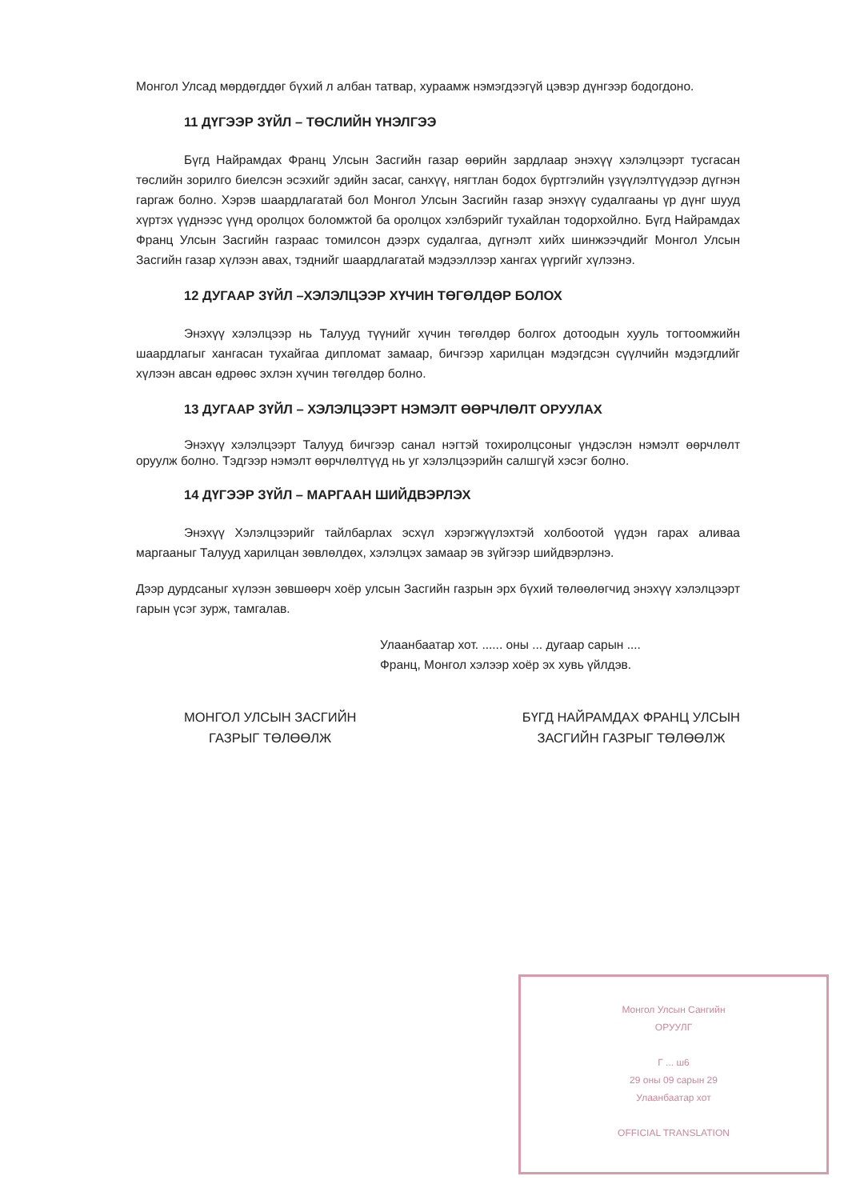Монгол Улсад мөрдөгддөг бүхий л албан татвар, хураамж нэмэгдээгүй цэвэр дүнгээр бодогдоно.
11 ДҮГЭЭР ЗҮЙЛ – ТӨСЛИЙН ҮНЭЛГЭЭ
Бүгд Найрамдах Франц Улсын Засгийн газар өөрийн зардлаар энэхүү хэлэлцээрт тусгасан төслийн зорилго биелсэн эсэхийг эдийн засаг, санхүү, нягтлан бодох бүртгэлийн үзүүлэлтүүдээр дүгнэн гаргаж болно. Хэрэв шаардлагатай бол Монгол Улсын Засгийн газар энэхүү судалгааны үр дүнг шууд хүртэх үүднээс үүнд оролцох боломжтой ба оролцох хэлбэрийг тухайлан тодорхойлно. Бүгд Найрамдах Франц Улсын Засгийн газраас томилсон дээрх судалгаа, дүгнэлт хийх шинжээчдийг Монгол Улсын Засгийн газар хүлээн авах, тэднийг шаардлагатай мэдээллээр хангах үүргийг хүлээнэ.
12 ДУГААР ЗҮЙЛ –ХЭЛЭЛЦЭЭР ХҮЧИН ТӨГӨЛДӨР БОЛОХ
Энэхүү хэлэлцээр нь Талууд түүнийг хүчин төгөлдөр болгох дотоодын хууль тогтоомжийн шаардлагыг хангасан тухайгаа дипломат замаар, бичгээр харилцан мэдэгдсэн сүүлчийн мэдэгдлийг хүлээн авсан өдрөөс эхлэн хүчин төгөлдөр болно.
13 ДУГААР ЗҮЙЛ – ХЭЛЭЛЦЭЭРТ НЭМЭЛТ ӨӨРЧЛӨЛТ ОРУУЛАХ
Энэхүү хэлэлцээрт Талууд бичгээр санал нэгтэй тохиролцсоныг үндэслэн нэмэлт өөрчлөлт оруулж болно. Тэдгээр нэмэлт өөрчлөлтүүд нь уг хэлэлцээрийн салшгүй хэсэг болно.
14 ДҮГЭЭР ЗҮЙЛ – МАРГААН ШИЙДВЭРЛЭХ
Энэхүү Хэлэлцээрийг тайлбарлах эсхүл хэрэгжүүлэхтэй холбоотой үүдэн гарах аливаа маргааныг Талууд харилцан зөвлөлдөх, хэлэлцэх замаар эв зүйгээр шийдвэрлэнэ.
Дээр дурдсаныг хүлээн зөвшөөрч хоёр улсын Засгийн газрын эрх бүхий төлөөлөгчид энэхүү хэлэлцээрт гарын үсэг зурж, тамгалав.
Улаанбаатар хот. ...... оны ... дугаар сарын ....
Франц, Монгол хэлээр хоёр эх хувь үйлдэв.
МОНГОЛ УЛСЫН ЗАСГИЙН
ГАЗРЫГ ТӨЛӨӨЛЖ
БҮГД НАЙРАМДАХ ФРАНЦ УЛСЫН
ЗАСГИЙН ГАЗРЫГ ТӨЛӨӨЛЖ
Монгол Улсын Сангийн
ОРУУЛГ
Г ... ш6
29 оны 09 сарын 29
Улаанбаатар хот
OFFICIAL TRANSLATION